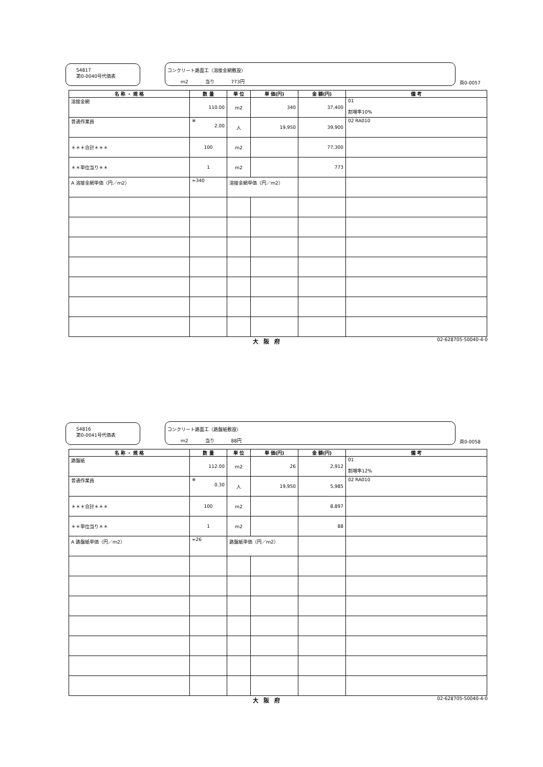S4817
第0-0040号代価表
コンクリート路面工（溶接金網敷設）
ｍ2 当り 773円
頁0-0057
| 名 称 ・ 規 格 | 数 量 | 単 位 | 単 価(円) | 金 額(円) | 備 考 |
| --- | --- | --- | --- | --- | --- |
| 溶接金網 | 110.00 | ｍ2 | 340 | 37,400 | 01 割増率10% |
| 普通作業員 | ※ 2.00 | 人 | 19,950 | 39,900 | 02 RA010 |
| ＊＊＊合計＊＊＊ | 100 | ｍ2 | | 77,300 | |
| ＊＊単位当り＊＊ | 1 | ｍ2 | | 773 | |
| A 溶接金網単価（円／ｍ2） | =340 | 溶接金網単価（円／ｍ2） | | | |
大阪府 02-628705-50040-4-0
S4816
第0-0041号代価表
コンクリート路面工（路盤紙敷設）
ｍ2 当り 88円
頁0-0058
| 名 称 ・ 規 格 | 数 量 | 単 位 | 単 価(円) | 金 額(円) | 備 考 |
| --- | --- | --- | --- | --- | --- |
| 路盤紙 | 112.00 | ｍ2 | 26 | 2,912 | 01 割増率12% |
| 普通作業員 | ※ 0.30 | 人 | 19,950 | 5,985 | 02 RA010 |
| ＊＊＊合計＊＊＊ | 100 | ｍ2 | | 8,897 | |
| ＊＊単位当り＊＊ | 1 | ｍ2 | | 88 | |
| A 路盤紙単価（円／ｍ2） | =26 | 路盤紙単価（円／ｍ2） | | | |
大阪府 02-628705-50040-4-0